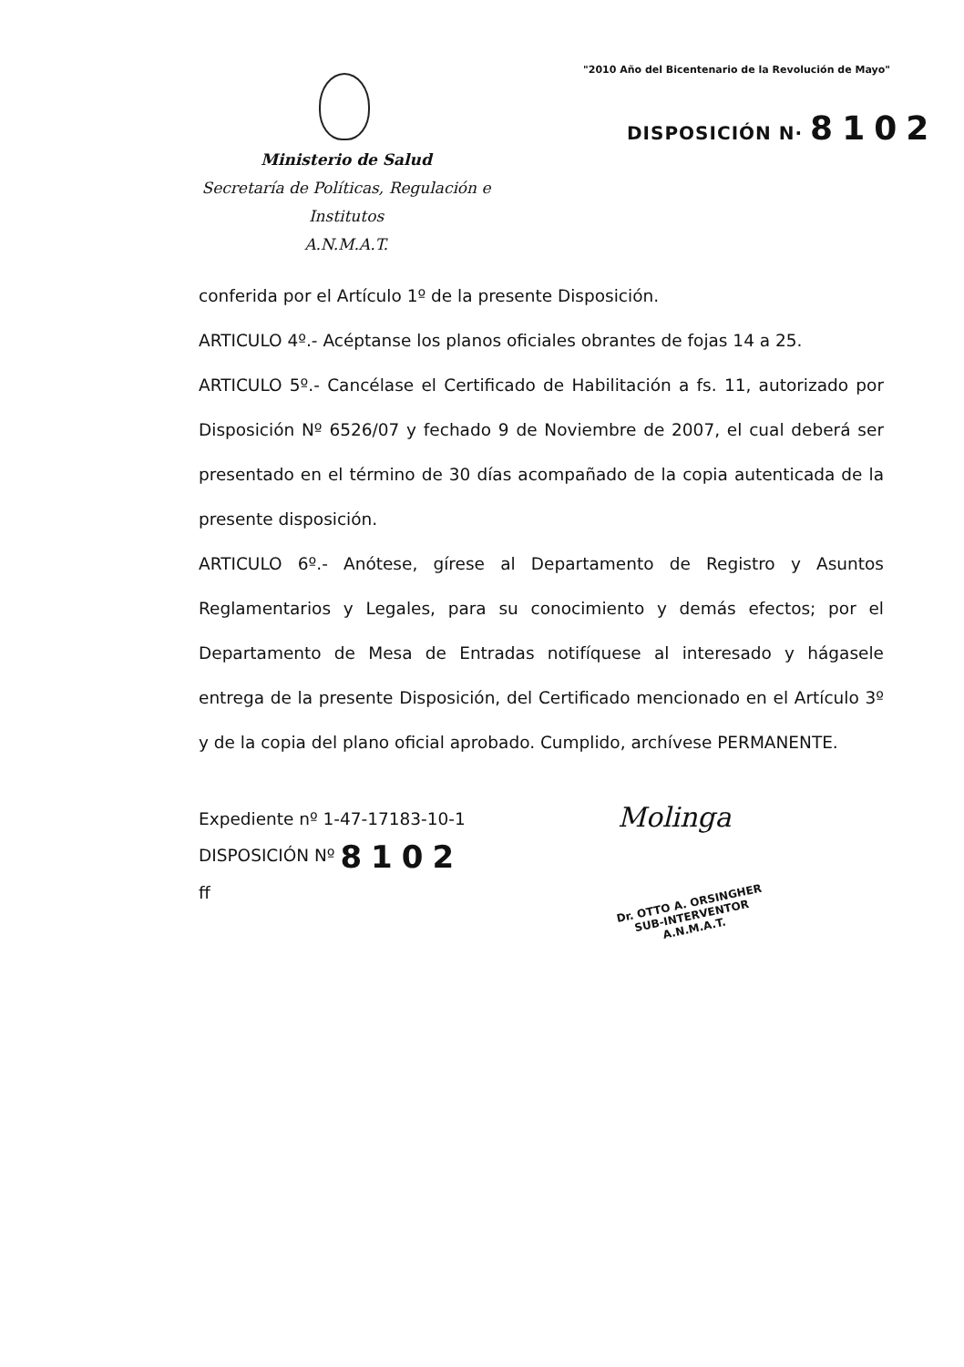"2010 Año del Bicentenario de la Revolución de Mayo"
DISPOSICIÓN N· 8102
Ministerio de Salud
Secretaría de Políticas, Regulación e Institutos
A.N.M.A.T.
conferida por el Artículo 1º de la presente Disposición.
ARTICULO 4º.- Acéptanse los planos oficiales obrantes de fojas 14 a 25.
ARTICULO 5º.- Cancélase el Certificado de Habilitación a fs. 11, autorizado por Disposición Nº 6526/07 y fechado 9 de Noviembre de 2007, el cual deberá ser presentado en el término de 30 días acompañado de la copia autenticada de la presente disposición.
ARTICULO 6º.- Anótese, gírese al Departamento de Registro y Asuntos Reglamentarios y Legales, para su conocimiento y demás efectos; por el Departamento de Mesa de Entradas notifíquese al interesado y hágasele entrega de la presente Disposición, del Certificado mencionado en el Artículo 3º y de la copia del plano oficial aprobado. Cumplido, archívese PERMANENTE.
Expediente nº 1-47-17183-10-1
DISPOSICIÓN Nº 8102
ff
Molinga
Dr. OTTO A. ORSINGHER
SUB-INTERVENTOR
A.N.M.A.T.